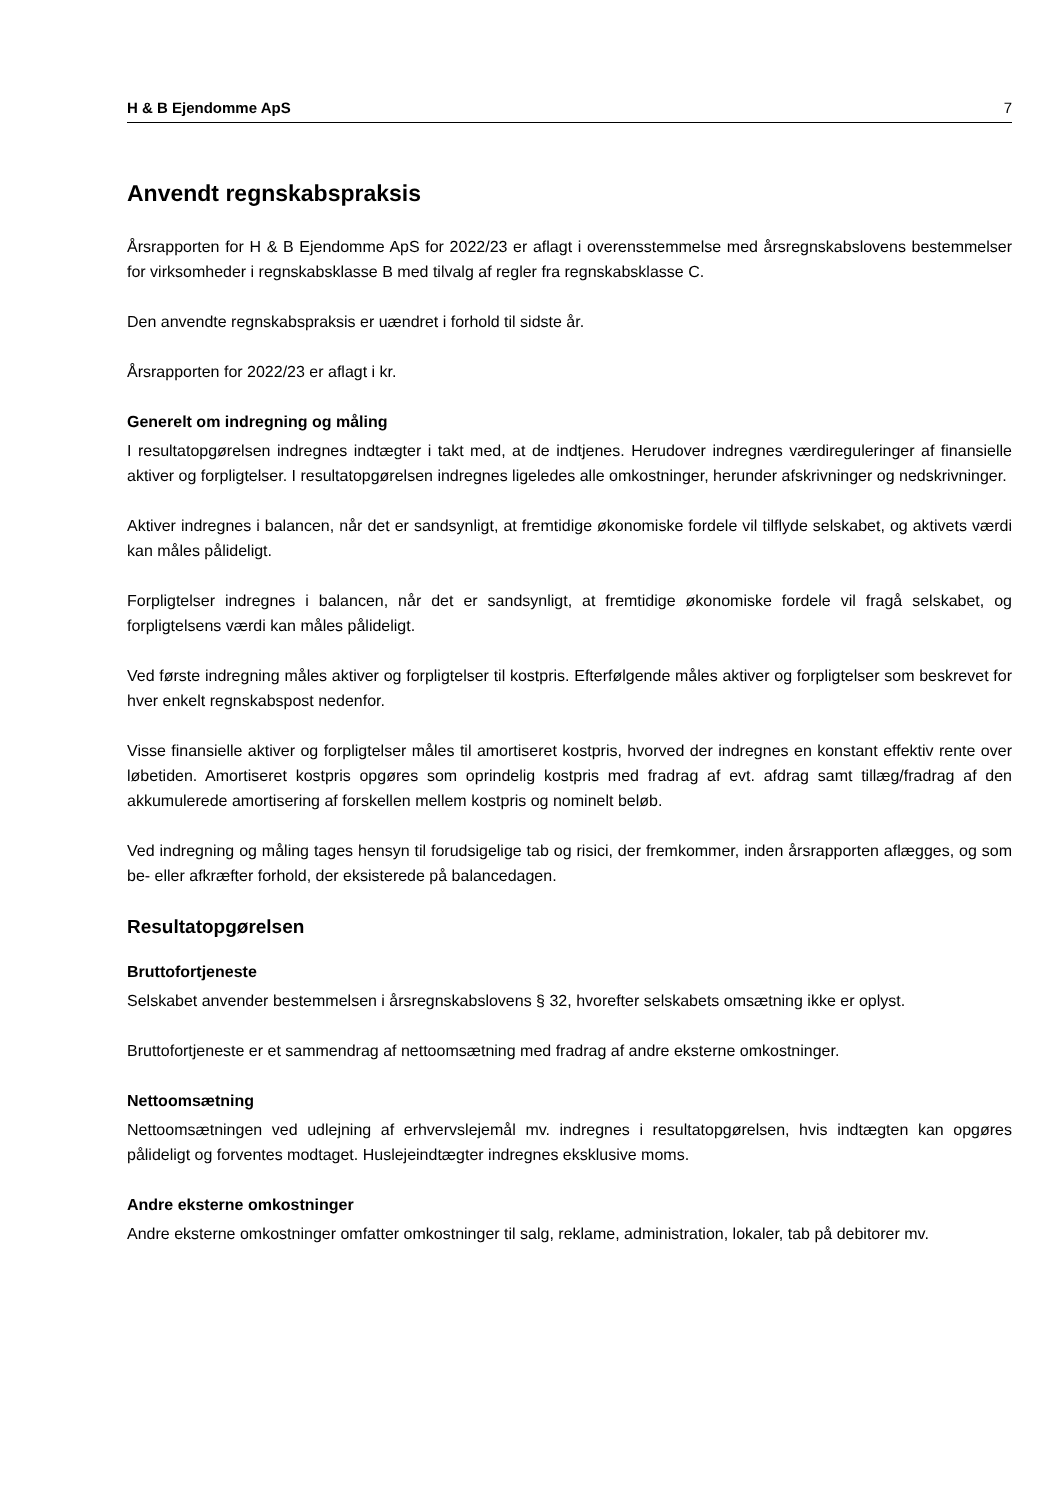H & B Ejendomme ApS 7
Anvendt regnskabspraksis
Årsrapporten for H & B Ejendomme ApS for 2022/23 er aflagt i overensstemmelse med årsregnskabslovens bestemmelser for virksomheder i regnskabsklasse B med tilvalg af regler fra regnskabsklasse C.
Den anvendte regnskabspraksis er uændret i forhold til sidste år.
Årsrapporten for 2022/23 er aflagt i kr.
Generelt om indregning og måling
I resultatopgørelsen indregnes indtægter i takt med, at de indtjenes. Herudover indregnes værdireguleringer af finansielle aktiver og forpligtelser. I resultatopgørelsen indregnes ligeledes alle omkostninger, herunder afskrivninger og nedskrivninger.
Aktiver indregnes i balancen, når det er sandsynligt, at fremtidige økonomiske fordele vil tilflyde selskabet, og aktivets værdi kan måles pålideligt.
Forpligtelser indregnes i balancen, når det er sandsynligt, at fremtidige økonomiske fordele vil fragå selskabet, og forpligtelsens værdi kan måles pålideligt.
Ved første indregning måles aktiver og forpligtelser til kostpris. Efterfølgende måles aktiver og forpligtelser som beskrevet for hver enkelt regnskabspost nedenfor.
Visse finansielle aktiver og forpligtelser måles til amortiseret kostpris, hvorved der indregnes en konstant effektiv rente over løbetiden. Amortiseret kostpris opgøres som oprindelig kostpris med fradrag af evt. afdrag samt tillæg/fradrag af den akkumulerede amortisering af forskellen mellem kostpris og nominelt beløb.
Ved indregning og måling tages hensyn til forudsigelige tab og risici, der fremkommer, inden årsrapporten aflægges, og som be- eller afkræfter forhold, der eksisterede på balancedagen.
Resultatopgørelsen
Bruttofortjeneste
Selskabet anvender bestemmelsen i årsregnskabslovens § 32, hvorefter selskabets omsætning ikke er oplyst.
Bruttofortjeneste er et sammendrag af nettoomsætning med fradrag af andre eksterne omkostninger.
Nettoomsætning
Nettoomsætningen ved udlejning af erhvervslejemål mv. indregnes i resultatopgørelsen, hvis indtægten kan opgøres pålideligt og forventes modtaget. Huslejeindtægter indregnes eksklusive moms.
Andre eksterne omkostninger
Andre eksterne omkostninger omfatter omkostninger til salg, reklame, administration, lokaler, tab på debitorer mv.